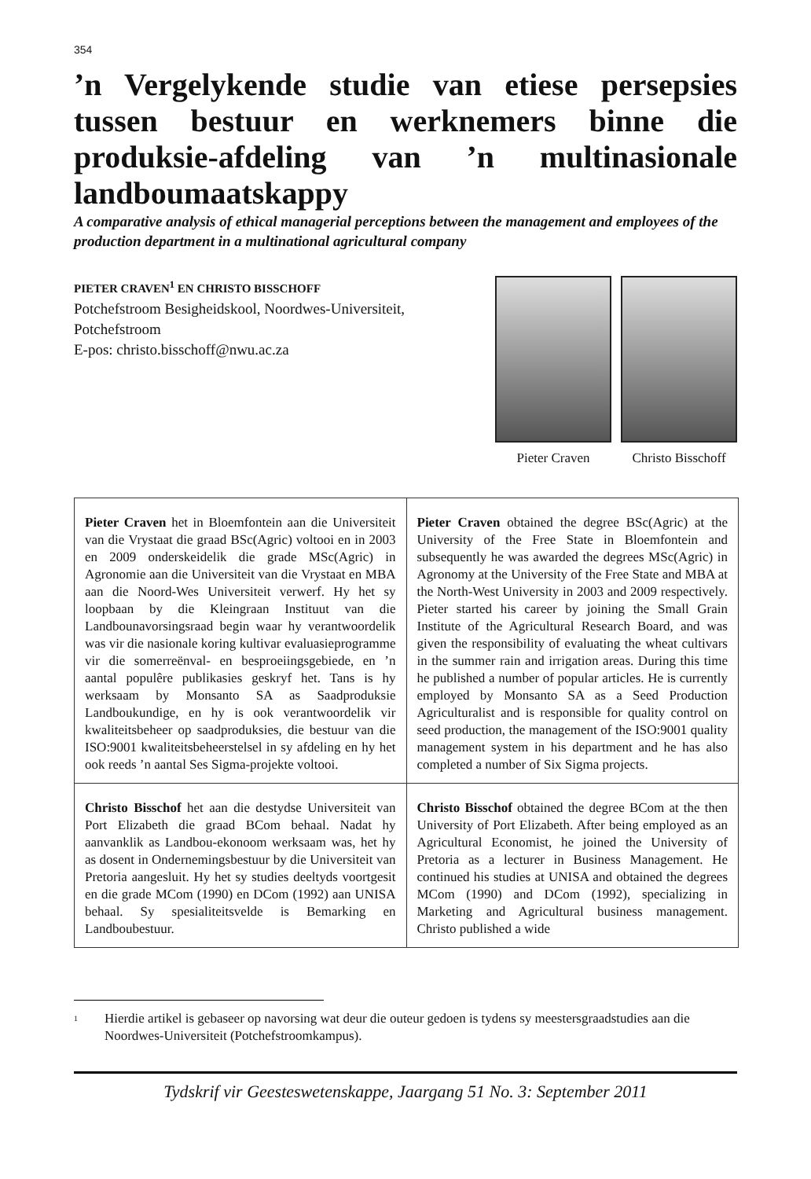354
’n Vergelykende studie van etiese persepsies tussen bestuur en werknemers binne die produksie-afdeling van ’n multinasionale landboumaatskappy
A comparative analysis of ethical managerial perceptions between the management and employees of the production department in a multinational agricultural company
PIETER CRAVEN<sup>1</sup> EN CHRISTO BISSCHOFF
Potchefstroom Besigheidskool, Noordwes-Universiteit,
Potchefstroom
E-pos: christo.bisschoff@nwu.ac.za
Pieter Craven Christo Bisschoff
| Pieter Craven het in Bloemfontein aan die Universiteit van die Vrystaat die graad BSc(Agric) voltooi en in 2003 en 2009 onderskeidelik die grade MSc(Agric) in Agronomie aan die Universiteit van die Vrystaat en MBA aan die Noord-Wes Universiteit verwerf. Hy het sy loopbaan by die Kleingraan Instituut van die Landbounavorsings­raad begin waar hy verantwoordelik was vir die nasionale koring kultivar evaluasieprogramme vir die somerreënval- en besproeiingsgebiede, en ’n aantal populêre publikasies geskryf het. Tans is hy werksaam by Monsanto SA as Saadproduksie Landboukundige, en hy is ook verantwoordelik vir kwaliteitsbeheer op saadproduksies, die bestuur van die ISO:9001 kwaliteitsbeheerstelsel in sy afdeling en hy het ook reeds ’n aantal Ses Sigma-projekte voltooi. | Pieter Craven obtained the degree BSc(Agric) at the University of the Free State in Bloemfontein and subsequently he was awarded the degrees MSc(Agric) in Agronomy at the University of the Free State and MBA at the North-West University in 2003 and 2009 respectively. Pieter started his career by joining the Small Grain Institute of the Agricultural Research Board, and was given the responsibility of evaluating the wheat cultivars in the summer rain and irrigation areas. During this time he published a number of popular articles. He is currently employed by Monsanto SA as a Seed Production Agriculturalist and is responsible for quality control on seed production, the manage­ment of the ISO:9001 quality management system in his department and he has also completed a number of Six Sigma projects. |
| Christo Bisschof het aan die destydse Universiteit van Port Elizabeth die graad BCom behaal. Nadat hy aanvanklik as Landbou-ekonoom werksaam was, het hy as dosent in Ondernemingsbestuur by die Universiteit van Pretoria aangesluit. Hy het sy studies deeltyds voortgesit en die grade MCom (1990) en DCom (1992) aan UNISA behaal. Sy spesialiteitsvelde is Bemarking en Landboubestuur. | Christo Bisschof obtained the degree BCom at the then University of Port Elizabeth. After being employed as an Agricultural Economist, he joined the University of Pretoria as a lecturer in Business Management. He continued his studies at UNISA and obtained the degrees MCom (1990) and DCom (1992), specializing in Marketing and Agricultural business management. Christo published a wide |
<sup>1</sup>
Hierdie artikel is gebaseer op navorsing wat deur die outeur gedoen is tydens sy meestersgraadstudies aan die Noordwes-Universiteit (Potchefstroomkampus).
Tydskrif vir Geesteswetenskappe, Jaargang 51 No. 3: September 2011